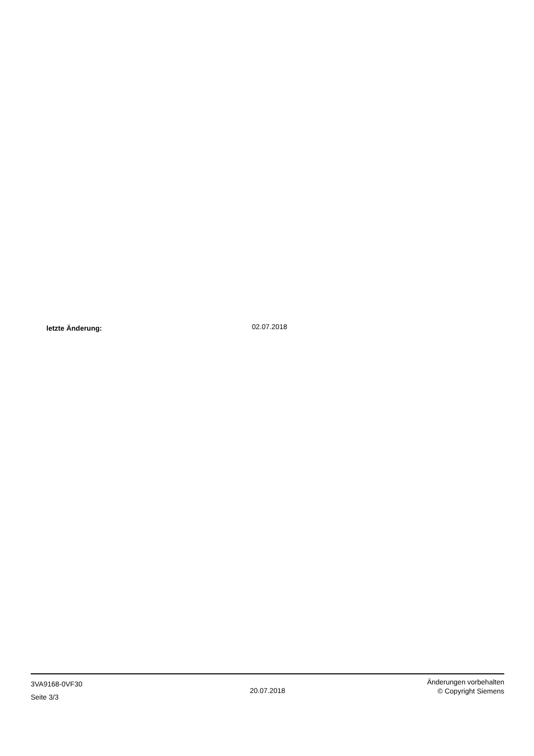letzte Änderung:
02.07.2018
3VA9168-0VF30
Seite 3/3
20.07.2018
Änderungen vorbehalten
© Copyright Siemens